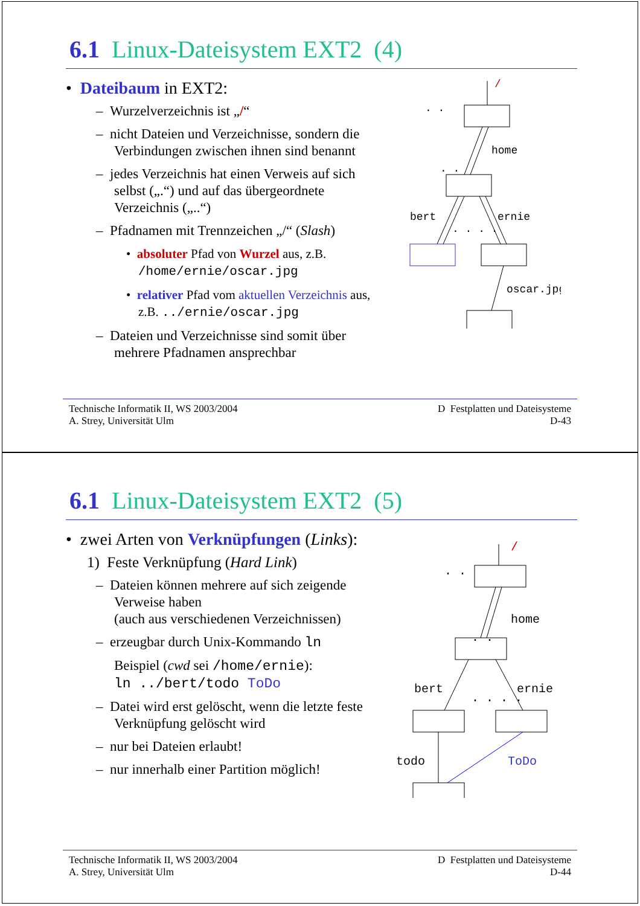6.1 Linux-Dateisystem EXT2 (4)
• Dateibaum in EXT2:
– Wurzelverzeichnis ist „/“
– nicht Dateien und Verzeichnisse, sondern die Verbindungen zwischen ihnen sind benannt
– jedes Verzeichnis hat einen Verweis auf sich selbst („.“) und auf das übergeordnete Verzeichnis („..“)
– Pfadnamen mit Trennzeichen „/“ (Slash)
• absoluter Pfad von Wurzel aus, z.B. /home/ernie/oscar.jpg
• relativer Pfad vom aktuellen Verzeichnis aus, z.B. ../ernie/oscar.jpg
– Dateien und Verzeichnisse sind somit über mehrere Pfadnamen ansprechbar
/
home
bert
ernie
oscar.jpg
. .
. .
. . . .
Technische Informatik II, WS 2003/2004
A. Strey, Universität Ulm
D Festplatten und Dateisysteme
D-43
6.1 Linux-Dateisystem EXT2 (5)
• zwei Arten von Verknüpfungen (Links):
1) Feste Verknüpfung (Hard Link)
– Dateien können mehrere auf sich zeigende Verweise haben
(auch aus verschiedenen Verzeichnissen)
– erzeugbar durch Unix-Kommando ln
Beispiel (cwd sei /home/ernie):
ln ../bert/todo ToDo
– Datei wird erst gelöscht, wenn die letzte feste Verknüpfung gelöscht wird
– nur bei Dateien erlaubt!
– nur innerhalb einer Partition möglich!
/
home
bert
ernie
todo
ToDo
. .
. .
. . . .
Technische Informatik II, WS 2003/2004
A. Strey, Universität Ulm
D Festplatten und Dateisysteme
D-44